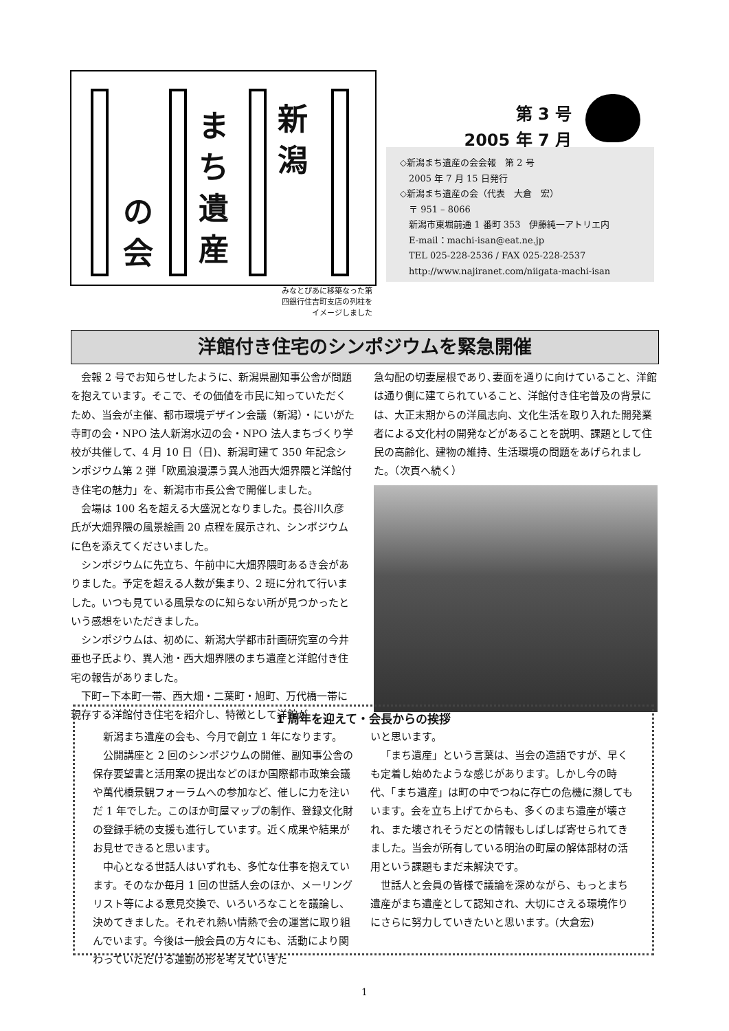新潟
まち遺産
の会
みなとぴあに移築なった第四銀行住吉町支店の列柱をイメージしました
第 3 号
2005 年 7 月
◇新潟まち遺産の会会報　第 2 号
　2005 年 7 月 15 日発行
◇新潟まち遺産の会（代表　大倉　宏）
　〒 951 – 8066
　新潟市東堀前通 1 番町 353　伊藤純一アトリエ内
　E-mail：machi-isan@eat.ne.jp
　TEL 025-228-2536 / FAX 025-228-2537
　http://www.najiranet.com/niigata-machi-isan
洋館付き住宅のシンポジウムを緊急開催
会報 2 号でお知らせしたように、新潟県副知事公舎が問題を抱えています。そこで、その価値を市民に知っていただくため、当会が主催、都市環境デザイン会議（新潟）・にいがた寺町の会・NPO 法人新潟水辺の会・NPO 法人まちづくり学校が共催して、4 月 10 日（日)、新潟町建て 350 年記念シンポジウム第 2 弾「欧風浪漫漂う異人池西大畑界隈と洋館付き住宅の魅力」を、新潟市市長公舎で開催しました。
会場は 100 名を超える大盛況となりました。長谷川久彦氏が大畑界隈の風景絵画 20 点程を展示され、シンポジウムに色を添えてくださいました。
シンポジウムに先立ち、午前中に大畑界隈町あるき会がありました。予定を超える人数が集まり、2 班に分れて行いました。いつも見ている風景なのに知らない所が見つかったという感想をいただきました。
シンポジウムは、初めに、新潟大学都市計画研究室の今井亜也子氏より、異人池・西大畑界隈のまち遺産と洋館付き住宅の報告がありました。
下町−下本町一帯、西大畑・二葉町・旭町、万代橋一帯に現存する洋館付き住宅を紹介し、特徴として洋館が
急勾配の切妻屋根であり､妻面を通りに向けていること、洋館は通り側に建てられていること、洋館付き住宅普及の背景には、大正末期からの洋風志向、文化生活を取り入れた開発業者による文化村の開発などがあることを説明、課題として住民の高齢化、建物の維持、生活環境の問題をあげられました。（次頁へ続く）
1 周年を迎えて・会長からの挨拶
新潟まち遺産の会も、今月で創立 1 年になります。
公開講座と 2 回のシンポジウムの開催、副知事公舎の保存要望書と活用案の提出などのほか国際都市政策会議や萬代橋景観フォーラムへの参加など、催しに力を注いだ 1 年でした。このほか町屋マップの制作、登録文化財の登録手続の支援も進行しています。近く成果や結果がお見せできると思います。
中心となる世話人はいずれも、多忙な仕事を抱えています。そのなか毎月 1 回の世話人会のほか、メーリングリスト等による意見交換で、いろいろなことを議論し、決めてきました。それぞれ熱い情熱で会の運営に取り組んでいます。今後は一般会員の方々にも、活動により関わっていただける運動の形を考えていきた
いと思います。
「まち遺産」という言葉は、当会の造語ですが、早くも定着し始めたような感じがあります。しかし今の時代、「まち遺産」は町の中でつねに存亡の危機に瀕してもいます。会を立ち上げてからも、多くのまち遺産が壊され、また壊されそうだとの情報もしばしば寄せられてきました。当会が所有している明治の町屋の解体部材の活用という課題もまだ未解決です。
世話人と会員の皆様で議論を深めながら、もっとまち遺産がまち遺産として認知され、大切にさえる環境作りにさらに努力していきたいと思います。(大倉宏)
1